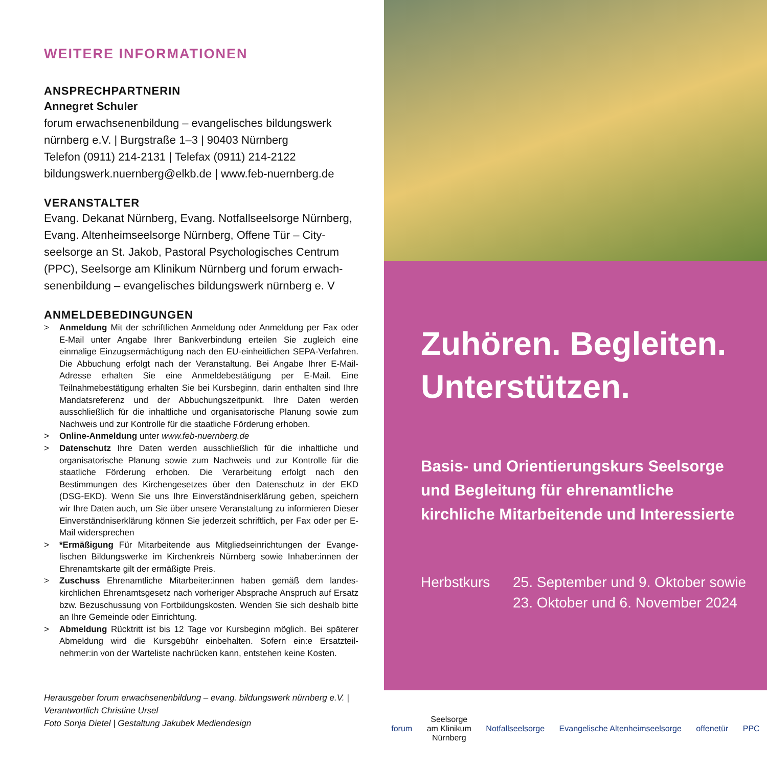WEITERE INFORMATIONEN
ANSPRECHPARTNERIN
Annegret Schuler
forum erwachsenenbildung – evangelisches bildungswerk nürnberg e.V. | Burgstraße 1–3 | 90403 Nürnberg
Telefon (0911) 214-2131 | Telefax (0911) 214-2122
bildungswerk.nuernberg@elkb.de | www.feb-nuernberg.de
VERANSTALTER
Evang. Dekanat Nürnberg, Evang. Notfallseelsorge Nürnberg, Evang. Altenheimseelsorge Nürnberg, Offene Tür – City-seelsorge an St. Jakob, Pastoral Psychologisches Centrum (PPC), Seelsorge am Klinikum Nürnberg und forum erwach-senenbildung – evangelisches bildungswerk nürnberg e. V
ANMELDEBEDINGUNGEN
> Anmeldung Mit der schriftlichen Anmeldung oder Anmeldung per Fax oder E-Mail unter Angabe Ihrer Bankverbindung erteilen Sie zugleich eine einmalige Einzugsermächtigung nach den EU-einheitlichen SEPA-Verfahren. Die Abbuchung erfolgt nach der Veranstaltung. Bei Angabe Ihrer E-Mail-Adresse erhalten Sie eine Anmeldebestätigung per E-Mail. Eine Teilnahmebestätigung erhalten Sie bei Kursbeginn, darin enthalten sind Ihre Mandatsreferenz und der Abbuchungszeitpunkt. Ihre Daten werden ausschließlich für die inhaltliche und organisatorische Planung sowie zum Nachweis und zur Kontrolle für die staatliche Förderung erhoben.
> Online-Anmeldung unter www.feb-nuernberg.de
> Datenschutz Ihre Daten werden ausschließlich für die inhaltliche und organisatorische Planung sowie zum Nachweis und zur Kontrolle für die staatliche Förderung erhoben. Die Verarbeitung erfolgt nach den Bestimmungen des Kirchengesetzes über den Datenschutz in der EKD (DSG-EKD). Wenn Sie uns Ihre Einverständniserklärung geben, speichern wir Ihre Daten auch, um Sie über unsere Veranstaltung zu informieren Dieser Einverständniserklärung können Sie jederzeit schriftlich, per Fax oder per E-Mail widersprechen
> *Ermäßigung Für Mitarbeitende aus Mitgliedseinrichtungen der Evange-lischen Bildungswerke im Kirchenkreis Nürnberg sowie Inhaber:innen der Ehrenamtskarte gilt der ermäßigte Preis.
> Zuschuss Ehrenamtliche Mitarbeiter:innen haben gemäß dem landes-kirchlichen Ehrenamtsgesetz nach vorheriger Absprache Anspruch auf Ersatz bzw. Bezuschussung von Fortbildungskosten. Wenden Sie sich deshalb bitte an Ihre Gemeinde oder Einrichtung.
> Abmeldung Rücktritt ist bis 12 Tage vor Kursbeginn möglich. Bei späterer Abmeldung wird die Kursgebühr einbehalten. Sofern ein:e Ersatzteil-nehmer:in von der Warteliste nachrücken kann, entstehen keine Kosten.
Herausgeber forum erwachsenenbildung – evang. bildungswerk nürnberg e.V. |
Verantwortlich Christine Ursel
Foto Sonja Dietel | Gestaltung Jakubek Mediendesign
Zuhören. Begleiten.
Unterstützen.
Basis- und Orientierungskurs Seelsorge und Begleitung für ehrenamtliche kirchliche Mitarbeitende und Interessierte
Herbstkurs 25. September und 9. Oktober sowie
23. Oktober und 6. November 2024
forum Seelsorge
am Klinikum
Nürnberg Notfallseelsorge Evangelische Altenheimseelsorge offenetür PPC